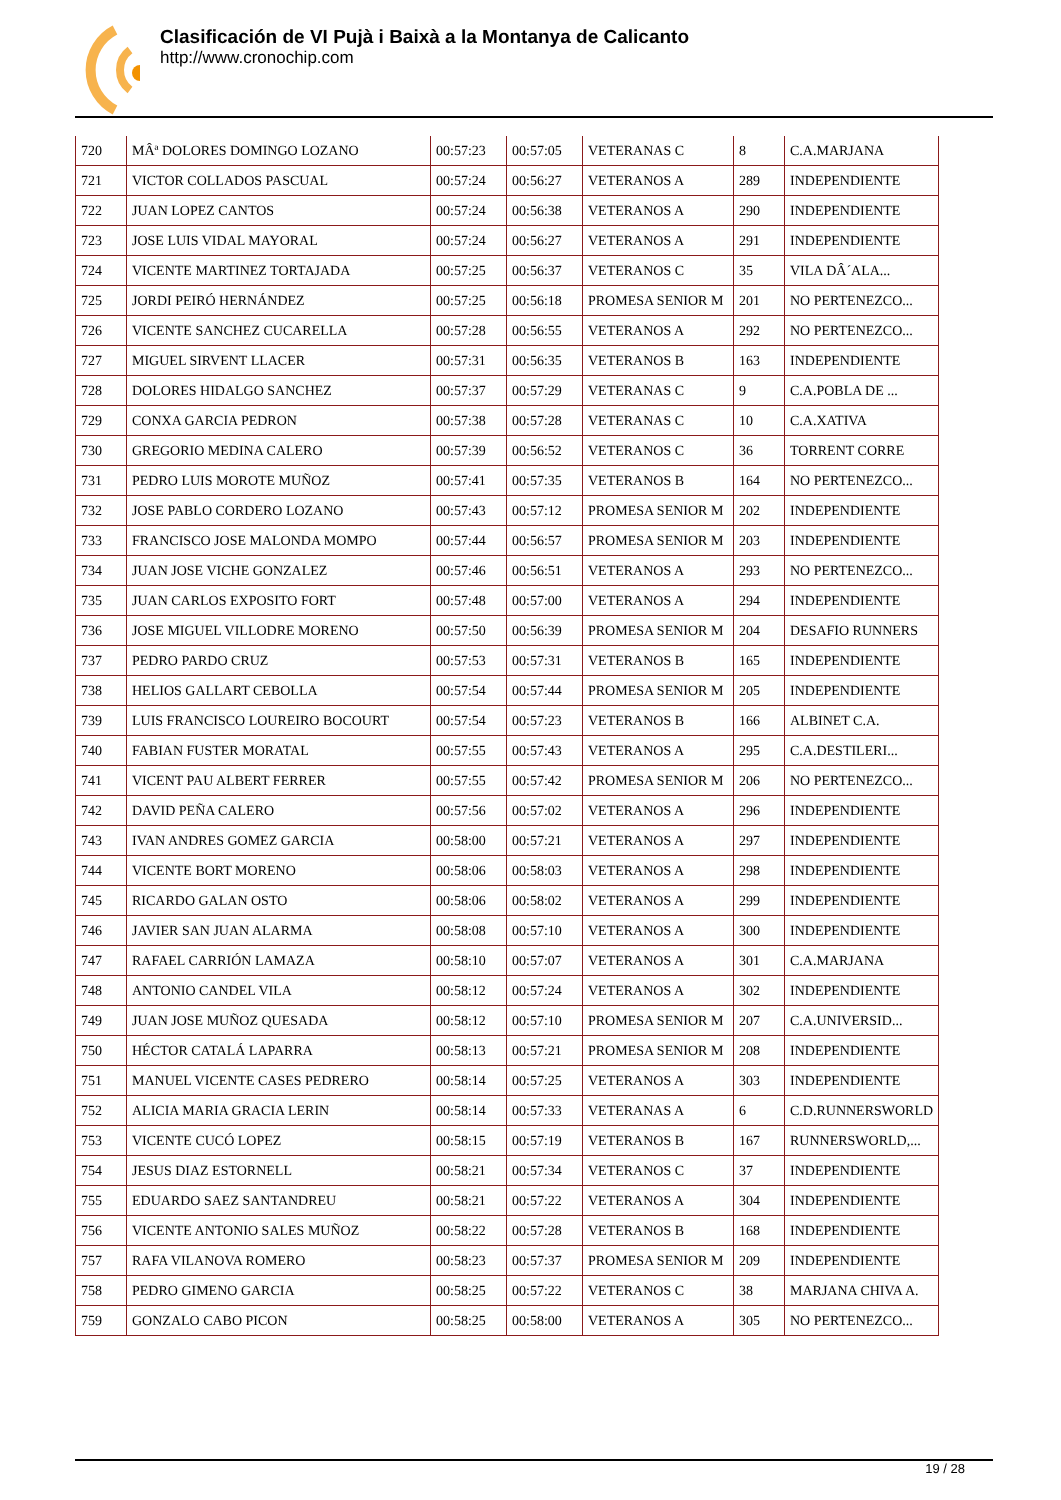Clasificación de VI Pujà i Baixà a la Montanya de Calicanto
http://www.cronochip.com
| 720 | MÂª DOLORES DOMINGO LOZANO | 00:57:23 | 00:57:05 | VETERANAS C | 8 | C.A.MARJANA |
| 721 | VICTOR COLLADOS PASCUAL | 00:57:24 | 00:56:27 | VETERANOS A | 289 | INDEPENDIENTE |
| 722 | JUAN LOPEZ CANTOS | 00:57:24 | 00:56:38 | VETERANOS A | 290 | INDEPENDIENTE |
| 723 | JOSE LUIS VIDAL MAYORAL | 00:57:24 | 00:56:27 | VETERANOS A | 291 | INDEPENDIENTE |
| 724 | VICENTE MARTINEZ TORTAJADA | 00:57:25 | 00:56:37 | VETERANOS C | 35 | VILA DÂ´ALA... |
| 725 | JORDI PEIRÓ HERNÁNDEZ | 00:57:25 | 00:56:18 | PROMESA SENIOR M | 201 | NO PERTENEZCO... |
| 726 | VICENTE SANCHEZ CUCARELLA | 00:57:28 | 00:56:55 | VETERANOS A | 292 | NO PERTENEZCO... |
| 727 | MIGUEL SIRVENT LLACER | 00:57:31 | 00:56:35 | VETERANOS B | 163 | INDEPENDIENTE |
| 728 | DOLORES HIDALGO SANCHEZ | 00:57:37 | 00:57:29 | VETERANAS C | 9 | C.A.POBLA DE ... |
| 729 | CONXA GARCIA PEDRON | 00:57:38 | 00:57:28 | VETERANAS C | 10 | C.A.XATIVA |
| 730 | GREGORIO MEDINA CALERO | 00:57:39 | 00:56:52 | VETERANOS C | 36 | TORRENT CORRE |
| 731 | PEDRO LUIS MOROTE MUÑOZ | 00:57:41 | 00:57:35 | VETERANOS B | 164 | NO PERTENEZCO... |
| 732 | JOSE PABLO CORDERO LOZANO | 00:57:43 | 00:57:12 | PROMESA SENIOR M | 202 | INDEPENDIENTE |
| 733 | FRANCISCO JOSE MALONDA MOMPO | 00:57:44 | 00:56:57 | PROMESA SENIOR M | 203 | INDEPENDIENTE |
| 734 | JUAN JOSE VICHE GONZALEZ | 00:57:46 | 00:56:51 | VETERANOS A | 293 | NO PERTENEZCO... |
| 735 | JUAN CARLOS EXPOSITO FORT | 00:57:48 | 00:57:00 | VETERANOS A | 294 | INDEPENDIENTE |
| 736 | JOSE MIGUEL VILLODRE MORENO | 00:57:50 | 00:56:39 | PROMESA SENIOR M | 204 | DESAFIO RUNNERS |
| 737 | PEDRO PARDO CRUZ | 00:57:53 | 00:57:31 | VETERANOS B | 165 | INDEPENDIENTE |
| 738 | HELIOS GALLART CEBOLLA | 00:57:54 | 00:57:44 | PROMESA SENIOR M | 205 | INDEPENDIENTE |
| 739 | LUIS FRANCISCO LOUREIRO BOCOURT | 00:57:54 | 00:57:23 | VETERANOS B | 166 | ALBINET C.A. |
| 740 | FABIAN FUSTER MORATAL | 00:57:55 | 00:57:43 | VETERANOS A | 295 | C.A.DESTILERI... |
| 741 | VICENT PAU ALBERT FERRER | 00:57:55 | 00:57:42 | PROMESA SENIOR M | 206 | NO PERTENEZCO... |
| 742 | DAVID PEÑA CALERO | 00:57:56 | 00:57:02 | VETERANOS A | 296 | INDEPENDIENTE |
| 743 | IVAN ANDRES GOMEZ GARCIA | 00:58:00 | 00:57:21 | VETERANOS A | 297 | INDEPENDIENTE |
| 744 | VICENTE BORT MORENO | 00:58:06 | 00:58:03 | VETERANOS A | 298 | INDEPENDIENTE |
| 745 | RICARDO GALAN OSTO | 00:58:06 | 00:58:02 | VETERANOS A | 299 | INDEPENDIENTE |
| 746 | JAVIER SAN JUAN ALARMA | 00:58:08 | 00:57:10 | VETERANOS A | 300 | INDEPENDIENTE |
| 747 | RAFAEL CARRIÓN LAMAZA | 00:58:10 | 00:57:07 | VETERANOS A | 301 | C.A.MARJANA |
| 748 | ANTONIO CANDEL VILA | 00:58:12 | 00:57:24 | VETERANOS A | 302 | INDEPENDIENTE |
| 749 | JUAN JOSE MUÑOZ QUESADA | 00:58:12 | 00:57:10 | PROMESA SENIOR M | 207 | C.A.UNIVERSID... |
| 750 | HÉCTOR CATALÁ LAPARRA | 00:58:13 | 00:57:21 | PROMESA SENIOR M | 208 | INDEPENDIENTE |
| 751 | MANUEL VICENTE CASES PEDRERO | 00:58:14 | 00:57:25 | VETERANOS A | 303 | INDEPENDIENTE |
| 752 | ALICIA MARIA GRACIA LERIN | 00:58:14 | 00:57:33 | VETERANAS A | 6 | C.D.RUNNERSWORLD |
| 753 | VICENTE CUCÓ LOPEZ | 00:58:15 | 00:57:19 | VETERANOS B | 167 | RUNNERSWORLD,... |
| 754 | JESUS DIAZ ESTORNELL | 00:58:21 | 00:57:34 | VETERANOS C | 37 | INDEPENDIENTE |
| 755 | EDUARDO SAEZ SANTANDREU | 00:58:21 | 00:57:22 | VETERANOS A | 304 | INDEPENDIENTE |
| 756 | VICENTE ANTONIO SALES MUÑOZ | 00:58:22 | 00:57:28 | VETERANOS B | 168 | INDEPENDIENTE |
| 757 | RAFA VILANOVA ROMERO | 00:58:23 | 00:57:37 | PROMESA SENIOR M | 209 | INDEPENDIENTE |
| 758 | PEDRO GIMENO GARCIA | 00:58:25 | 00:57:22 | VETERANOS C | 38 | MARJANA CHIVA A. |
| 759 | GONZALO CABO PICON | 00:58:25 | 00:58:00 | VETERANOS A | 305 | NO PERTENEZCO... |
19 / 28